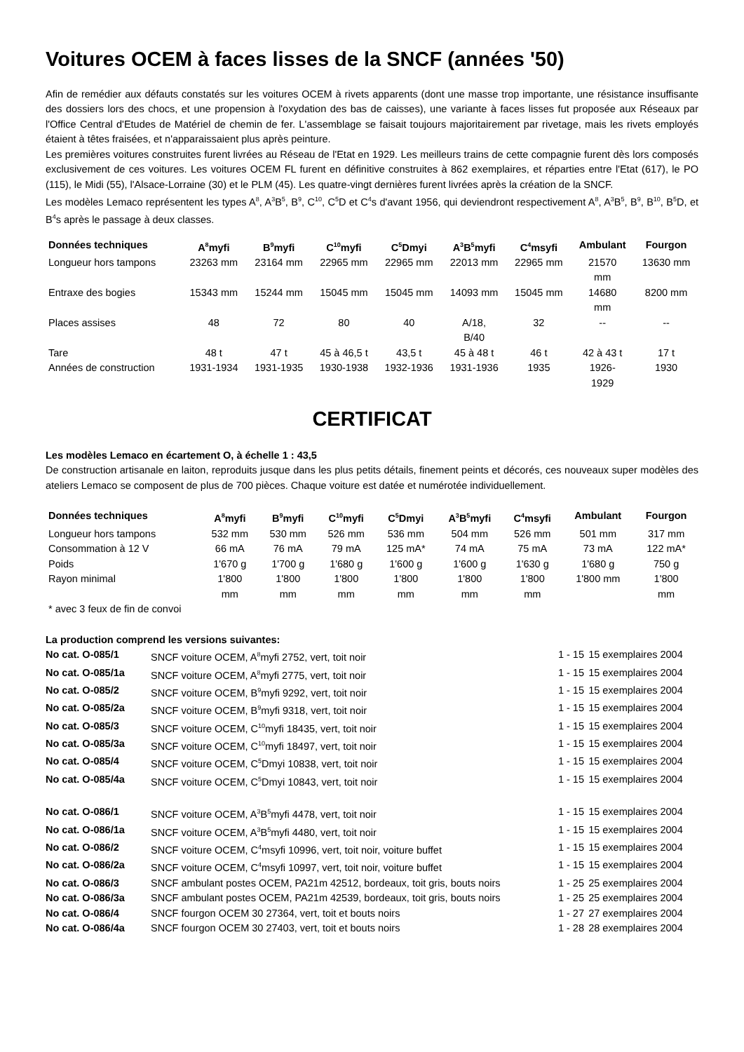Voitures OCEM à faces lisses de la SNCF (années '50)
Afin de remédier aux défauts constatés sur les voitures OCEM à rivets apparents (dont une masse trop importante, une résistance insuffisante des dossiers lors des chocs, et une propension à l'oxydation des bas de caisses), une variante à faces lisses fut proposée aux Réseaux par l'Office Central d'Etudes de Matériel de chemin de fer. L'assemblage se faisait toujours majoritairement par rivetage, mais les rivets employés étaient à têtes fraisées, et n'apparaissaient plus après peinture.
Les premières voitures construites furent livrées au Réseau de l'Etat en 1929. Les meilleurs trains de cette compagnie furent dès lors composés exclusivement de ces voitures. Les voitures OCEM FL furent en définitive construites à 862 exemplaires, et réparties entre l'Etat (617), le PO (115), le Midi (55), l'Alsace-Lorraine (30) et le PLM (45). Les quatre-vingt dernières furent livrées après la création de la SNCF.
Les modèles Lemaco représentent les types A<sup>8</sup>, A<sup>3</sup>B<sup>5</sup>, B<sup>9</sup>, C<sup>10</sup>, C<sup>5</sup>D et C<sup>4</sup>s d'avant 1956, qui deviendront respectivement A<sup>8</sup>, A<sup>3</sup>B<sup>5</sup>, B<sup>9</sup>, B<sup>10</sup>, B<sup>5</sup>D, et B<sup>4</sup>s après le passage à deux classes.
| Données techniques | A<sup>8</sup>myfi | B<sup>9</sup>myfi | C<sup>10</sup>myfi | C<sup>5</sup>Dmyi | A<sup>3</sup>B<sup>5</sup>myfi | C<sup>4</sup>msyfi | Ambulant | Fourgon |
| --- | --- | --- | --- | --- | --- | --- | --- | --- |
| Longueur hors tampons | 23263 mm | 23164 mm | 22965 mm | 22965 mm | 22013 mm | 22965 mm | 21570 mm | 13630 mm |
| Entraxe des bogies | 15343 mm | 15244 mm | 15045 mm | 15045 mm | 14093 mm | 15045 mm | 14680 mm | 8200 mm |
| Places assises | 48 | 72 | 80 | 40 | A/18, B/40 | 32 | -- | -- |
| Tare | 48 t | 47 t | 45 à 46,5 t | 43,5 t | 45 à 48 t | 46 t | 42 à 43 t | 17 t |
| Années de construction | 1931-1934 | 1931-1935 | 1930-1938 | 1932-1936 | 1931-1936 | 1935 | 1926- 1929 | 1930 |
CERTIFICAT
Les modèles Lemaco en écartement O, à échelle 1 : 43,5
De construction artisanale en laiton, reproduits jusque dans les plus petits détails, finement peints et décorés, ces nouveaux super modèles des ateliers Lemaco se composent de plus de 700 pièces. Chaque voiture est datée et numérotée individuellement.
| Données techniques | A<sup>8</sup>myfi | B<sup>9</sup>myfi | C<sup>10</sup>myfi | C<sup>5</sup>Dmyi | A<sup>3</sup>B<sup>5</sup>myfi | C<sup>4</sup>msyfi | Ambulant | Fourgon |
| --- | --- | --- | --- | --- | --- | --- | --- | --- |
| Longueur hors tampons | 532 mm | 530 mm | 526 mm | 536 mm | 504 mm | 526 mm | 501 mm | 317 mm |
| Consommation à 12 V | 66 mA | 76 mA | 79 mA | 125 mA* | 74 mA | 75 mA | 73 mA | 122 mA* |
| Poids | 1'670 g | 1'700 g | 1'680 g | 1'600 g | 1'600 g | 1'630 g | 1'680 g | 750 g |
| Rayon minimal | 1'800 mm | 1'800 mm | 1'800 mm | 1'800 mm | 1'800 mm | 1'800 mm | 1'800 mm | 1'800 mm |
| * avec 3 feux de fin de convoi | | | | | | | | |
La production comprend les versions suivantes:
| No cat. O-085/1 | SNCF voiture OCEM, A<sup>8</sup>myfi 2752, vert, toit noir | 1 - 15 | 15 exemplaires 2004 |
| No cat. O-085/1a | SNCF voiture OCEM, A<sup>8</sup>myfi 2775, vert, toit noir | 1 - 15 | 15 exemplaires 2004 |
| No cat. O-085/2 | SNCF voiture OCEM, B<sup>9</sup>myfi 9292, vert, toit noir | 1 - 15 | 15 exemplaires 2004 |
| No cat. O-085/2a | SNCF voiture OCEM, B<sup>9</sup>myfi 9318, vert, toit noir | 1 - 15 | 15 exemplaires 2004 |
| No cat. O-085/3 | SNCF voiture OCEM, C<sup>10</sup>myfi 18435, vert, toit noir | 1 - 15 | 15 exemplaires 2004 |
| No cat. O-085/3a | SNCF voiture OCEM, C<sup>10</sup>myfi 18497, vert, toit noir | 1 - 15 | 15 exemplaires 2004 |
| No cat. O-085/4 | SNCF voiture OCEM, C<sup>5</sup>Dmyi 10838, vert, toit noir | 1 - 15 | 15 exemplaires 2004 |
| No cat. O-085/4a | SNCF voiture OCEM, C<sup>5</sup>Dmyi 10843, vert, toit noir | 1 - 15 | 15 exemplaires 2004 |
| No cat. O-086/1 | SNCF voiture OCEM, A<sup>3</sup>B<sup>5</sup>myfi 4478, vert, toit noir | 1 - 15 | 15 exemplaires 2004 |
| No cat. O-086/1a | SNCF voiture OCEM, A<sup>3</sup>B<sup>5</sup>myfi 4480, vert, toit noir | 1 - 15 | 15 exemplaires 2004 |
| No cat. O-086/2 | SNCF voiture OCEM, C<sup>4</sup>msyfi 10996, vert, toit noir, voiture buffet | 1 - 15 | 15 exemplaires 2004 |
| No cat. O-086/2a | SNCF voiture OCEM, C<sup>4</sup>msyfi 10997, vert, toit noir, voiture buffet | 1 - 15 | 15 exemplaires 2004 |
| No cat. O-086/3 | SNCF ambulant postes OCEM, PA21m 42512, bordeaux, toit gris, bouts noirs | 1 - 25 | 25 exemplaires 2004 |
| No cat. O-086/3a | SNCF ambulant postes OCEM, PA21m 42539, bordeaux, toit gris, bouts noirs | 1 - 25 | 25 exemplaires 2004 |
| No cat. O-086/4 | SNCF fourgon OCEM 30 27364, vert, toit et bouts noirs | 1 - 27 | 27 exemplaires 2004 |
| No cat. O-086/4a | SNCF fourgon OCEM 30 27403, vert, toit et bouts noirs | 1 - 28 | 28 exemplaires 2004 |